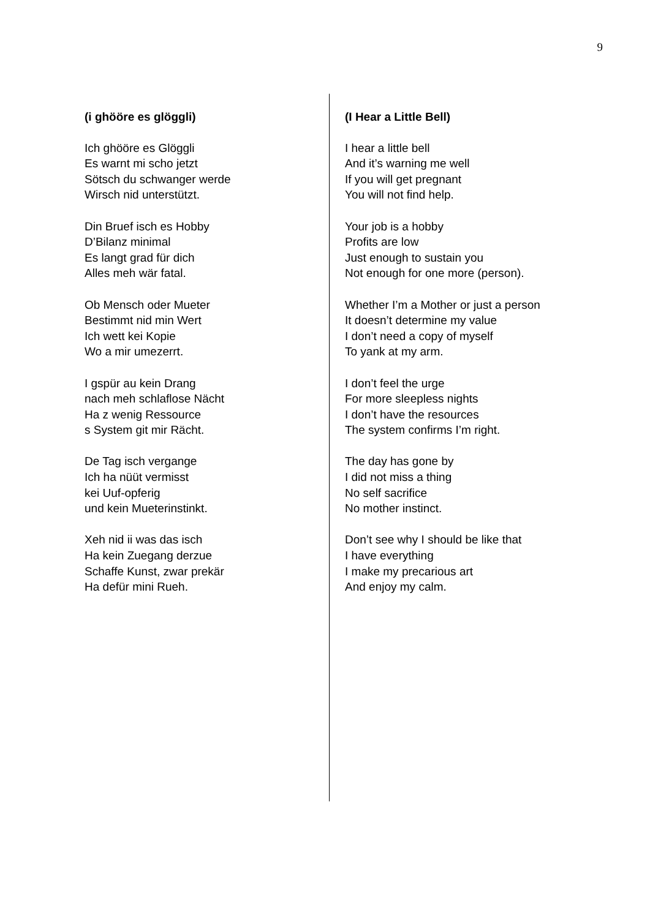9
(i ghööre es glöggli)
Ich ghööre es Glöggli
Es warnt mi scho jetzt
Sötsch du schwanger werde
Wirsch nid unterstützt.
Din Bruef isch es Hobby
D’Bilanz minimal
Es langt grad für dich
Alles meh wär fatal.
Ob Mensch oder Mueter
Bestimmt nid min Wert
Ich wett kei Kopie
Wo a mir umezerrt.
I gspür au kein Drang
nach meh schlaflose Nächt
Ha z wenig Ressource
s System git mir Rächt.
De Tag isch vergange
Ich ha nüüt vermisst
kei Uuf-opferig
und kein Mueterinstinkt.
Xeh nid ii was das isch
Ha kein Zuegang derzue
Schaffe Kunst, zwar prekär
Ha defür mini Rueh.
(I Hear a Little Bell)
I hear a little bell
And it’s warning me well
If you will get pregnant
You will not find help.
Your job is a hobby
Profits are low
Just enough to sustain you
Not enough for one more (person).
Whether I’m a Mother or just a person
It doesn’t determine my value
I don’t need a copy of myself
To yank at my arm.
I don’t feel the urge
For more sleepless nights
I don’t have the resources
The system confirms I’m right.
The day has gone by
I did not miss a thing
No self sacrifice
No mother instinct.
Don’t see why I should be like that
I have everything
I make my precarious art
And enjoy my calm.